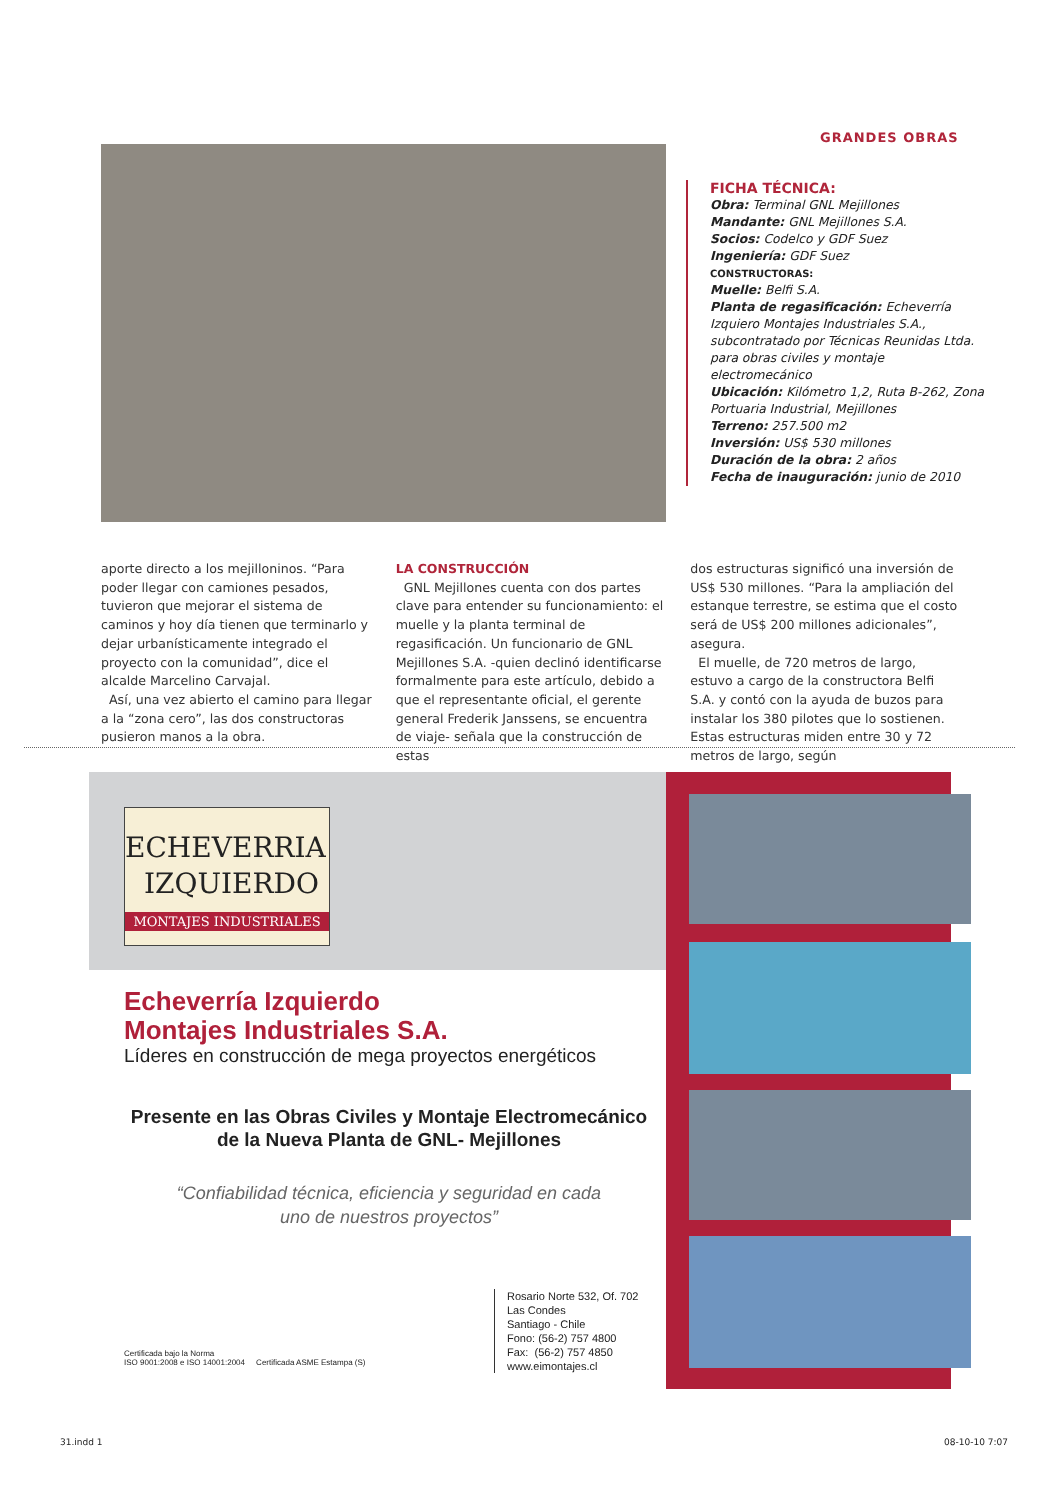GRANDES OBRAS
FICHA TÉCNICA:
Obra: Terminal GNL Mejillones
Mandante: GNL Mejillones S.A.
Socios: Codelco y GDF Suez
Ingeniería: GDF Suez
CONSTRUCTORAS:
Muelle: Belfi S.A.
Planta de regasificación: Echeverría Izquiero Montajes Industriales S.A., subcontratado por Técnicas Reunidas Ltda. para obras civiles y montaje electromecánico
Ubicación: Kilómetro 1,2, Ruta B-262, Zona Portuaria Industrial, Mejillones
Terreno: 257.500 m2
Inversión: US$ 530 millones
Duración de la obra: 2 años
Fecha de inauguración: junio de 2010
aporte directo a los mejilloninos. “Para poder llegar con camiones pesados, tuvieron que mejorar el sistema de caminos y hoy día tienen que terminarlo y dejar urbanísticamente integrado el proyecto con la comunidad”, dice el alcalde Marcelino Carvajal.
Así, una vez abierto el camino para llegar a la “zona cero”, las dos constructoras pusieron manos a la obra.
LA CONSTRUCCIÓN
GNL Mejillones cuenta con dos partes clave para entender su funcionamiento: el muelle y la planta terminal de regasificación. Un funcionario de GNL Mejillones S.A. -quien declinó identificarse formalmente para este artículo, debido a que el representante oficial, el gerente general Frederik Janssens, se encuentra de viaje- señala que la construcción de estas
dos estructuras significó una inversión de US$ 530 millones. “Para la ampliación del estanque terrestre, se estima que el costo será de US$ 200 millones adicionales”, asegura.
El muelle, de 720 metros de largo, estuvo a cargo de la constructora Belfi S.A. y contó con la ayuda de buzos para instalar los 380 pilotes que lo sostienen. Estas estructuras miden entre 30 y 72 metros de largo, según
ECHEVERRIA
IZQUIERDO
MONTAJES INDUSTRIALES
Echeverría Izquierdo
Montajes Industriales S.A.
Líderes en construcción de mega proyectos energéticos
Presente en las Obras Civiles y Montaje Electromecánico
de la Nueva Planta de GNL- Mejillones
“Confiabilidad técnica, eficiencia y seguridad en cada
uno de nuestros proyectos”
Certificada bajo la Norma
ISO 9001:2008 e ISO 14001:2004 Certificada ASME Estampa (S)
Rosario Norte 532, Of. 702
Las Condes
Santiago - Chile
Fono: (56-2) 757 4800
Fax: (56-2) 757 4850
www.eimontajes.cl
31.indd 1 08-10-10 7:07